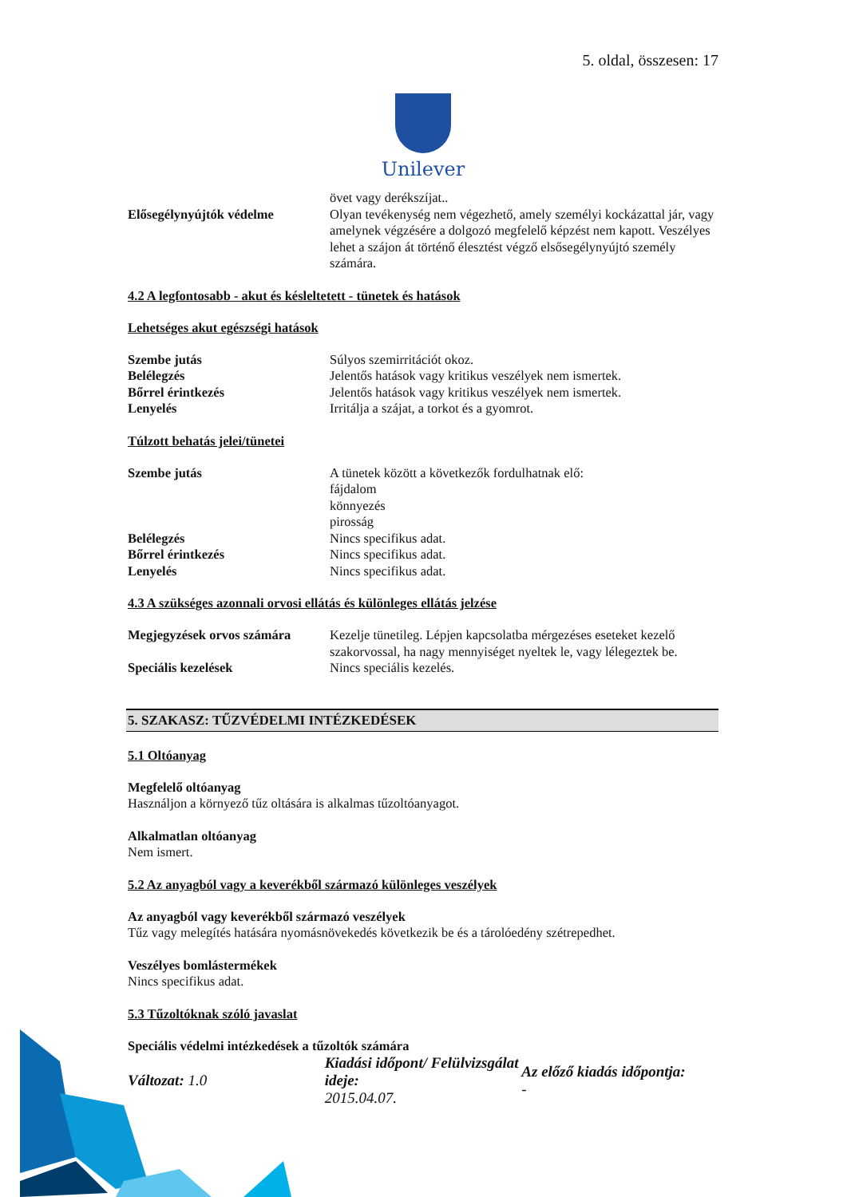5. oldal, összesen: 17
Unilever
övet vagy derékszíjat..
Elősegélynyújtók védelme Olyan tevékenység nem végezhető, amely személyi kockázattal jár, vagy amelynek végzésére a dolgozó megfelelő képzést nem kapott. Veszélyes lehet a szájon át történő élesztést végző elsősegélynyújtó személy számára.
4.2 A legfontosabb - akut és késleltetett - tünetek és hatások
Lehetséges akut egészségi hatások
Szembe jutás Súlyos szemirritációt okoz.
Belélegzés Jelentős hatások vagy kritikus veszélyek nem ismertek.
Bőrrel érintkezés Jelentős hatások vagy kritikus veszélyek nem ismertek.
Lenyelés Irritálja a szájat, a torkot és a gyomrot.
Túlzott behatás jelei/tünetei
Szembe jutás A tünetek között a következők fordulhatnak elő:
fájdalom
könnyezés
pirosság
Belélegzés Nincs specifikus adat.
Bőrrel érintkezés Nincs specifikus adat.
Lenyelés Nincs specifikus adat.
4.3 A szükséges azonnali orvosi ellátás és különleges ellátás jelzése
Megjegyzések orvos számára
Kezelje tünetileg. Lépjen kapcsolatba mérgezéses eseteket kezelő szakorvossal, ha nagy mennyiséget nyeltek le, vagy lélegeztek be.
Speciális kezelések Nincs speciális kezelés.
5. SZAKASZ: TŰZVÉDELMI INTÉZKEDÉSEK
5.1 Oltóanyag
Megfelelő oltóanyag
Használjon a környező tűz oltására is alkalmas tűzoltóanyagot.
Alkalmatlan oltóanyag
Nem ismert.
5.2 Az anyagból vagy a keverékből származó különleges veszélyek
Az anyagból vagy keverékből származó veszélyek
Tűz vagy melegítés hatására nyomásnövekedés következik be és a tárolóedény szétrepedhet.
Veszélyes bomlástermékek
Nincs specifikus adat.
5.3 Tűzoltóknak szóló javaslat
Speciális védelmi intézkedések a tűzoltók számára
Változat: 1.0
Kiadási időpont/ Felülvizsgálat ideje:
2015.04.07.
Az előző kiadás időpontja:
-